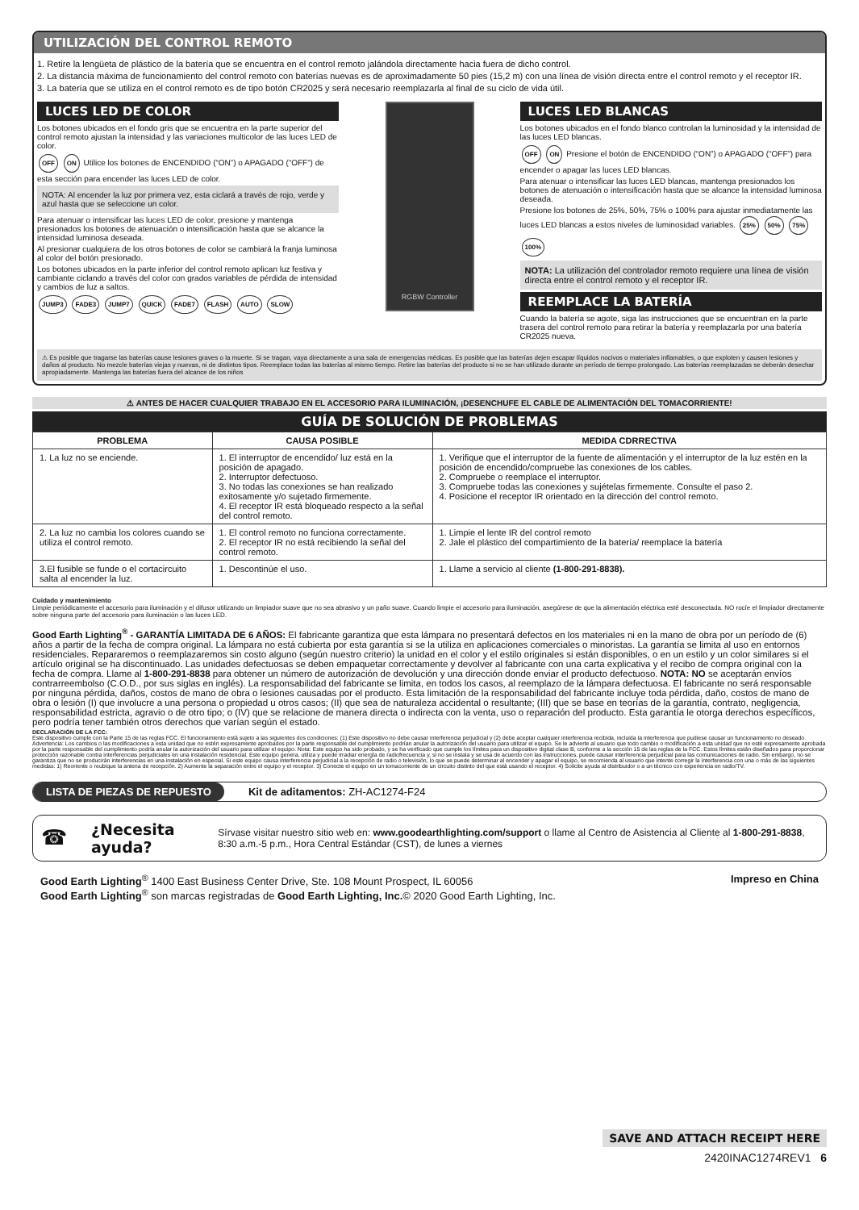UTILIZACIÓN DEL CONTROL REMOTO
1. Retire la lengüeta de plástico de la batería que se encuentra en el control remoto jalándola directamente hacia fuera de dicho control.
2. La distancia máxima de funcionamiento del control remoto con baterías nuevas es de aproximadamente 50 pies (15,2 m) con una línea de visión directa entre el control remoto y el receptor IR.
3. La batería que se utiliza en el control remoto es de tipo botón CR2025 y será necesario reemplazarla al final de su ciclo de vida útil.
LUCES LED DE COLOR
Los botones ubicados en el fondo gris que se encuentra en la parte superior del control remoto ajustan la intensidad y las variaciones multicolor de las luces LED de color.
OFF ON Utilice los botones de ENCENDIDO (“ON”) o APAGADO (“OFF”) de esta sección para encender las luces LED de color.
NOTA: Al encender la luz por primera vez, esta ciclará a través de rojo, verde y azul hasta que se seleccione un color.
Para atenuar o intensificar las luces LED de color, presione y mantenga presionados los botones de atenuación o intensificación hasta que se alcance la intensidad luminosa deseada.
Al presionar cualquiera de los otros botones de color se cambiará la franja luminosa al color del botón presionado.
Los botones ubicados en la parte inferior del control remoto aplican luz festiva y cambiante ciclando a través del color con grados variables de pérdida de intensidad y cambios de luz a saltos.
JUMP3 FADE3 JUMP7 QUICK FADE7 FLASH AUTO SLOW
RGBW Controller
LUCES LED BLANCAS
Los botones ubicados en el fondo blanco controlan la luminosidad y la intensidad de las luces LED blancas.
OFF ON Presione el botón de ENCENDIDO (“ON”) o APAGADO (“OFF”) para encender o apagar las luces LED blancas.
Para atenuar o intensificar las luces LED blancas, mantenga presionados los botones de atenuación o intensificación hasta que se alcance la intensidad luminosa deseada.
Presione los botones de 25%, 50%, 75% o 100% para ajustar inmediatamente las luces LED blancas a estos niveles de luminosidad variables. 25% 50% 75% 100%
NOTA: La utilización del controlador remoto requiere una línea de visión directa entre el control remoto y el receptor IR.
REEMPLACE LA BATERÍA
Cuando la batería se agote, siga las instrucciones que se encuentran en la parte trasera del control remoto para retirar la batería y reemplazarla por una batería CR2025 nueva.
⚠ Es posible que tragarse las baterías cause lesiones graves o la muerte. Si se tragan, vaya directamente a una sala de emergencias médicas. Es posible que las baterías dejen escapar líquidos nocivos o materiales inflamables, o que exploten y causen lesiones y daños al producto. No mezcle baterías viejas y nuevas, ni de distintos tipos. Reemplace todas las baterías al mismo tiempo. Retire las baterías del producto si no se han utilizado durante un período de tiempo prolongado. Las baterías reemplazadas se deberán desechar apropiadamente. Mantenga las baterías fuera del alcance de los niños
⚠ ANTES DE HACER CUALQUIER TRABAJO EN EL ACCESORIO PARA ILUMINACIÓN, ¡DESENCHUFE EL CABLE DE ALIMENTACIÓN DEL TOMACORRIENTE!
GUÍA DE SOLUCIÓN DE PROBLEMAS
| PROBLEMA | CAUSA POSIBLE | MEDIDA CDRRECTIVA |
| --- | --- | --- |
| 1. La luz no se enciende. | 1. El interruptor de encendido/ luz está en la posición de apagado. 2. Interruptor defectuoso. 3. No todas las conexiones se han realizado exitosamente y/o sujetado firmemente. 4. El receptor IR está bloqueado respecto a la señal del control remoto. | 1. Verifique que el interruptor de la fuente de alimentación y el interruptor de la luz estén en la posición de encendido/compruebe las conexiones de los cables. 2. Compruebe o reemplace el interruptor. 3. Compruebe todas las conexiones y sujételas firmemente. Consulte el paso 2. 4. Posicione el receptor IR orientado en la dirección del control remoto. |
| 2. La luz no cambia los colores cuando se utiliza el control remoto. | 1. El control remoto no funciona correctamente. 2. El receptor IR no está recibiendo la señal del control remoto. | 1. Limpie el lente IR del control remoto 2. Jale el plástico del compartimiento de la batería/ reemplace la batería |
| 3.El fusible se funde o el cortacircuito salta al encender la luz. | 1. Descontinúe el uso. | 1. Llame a servicio al cliente (1-800-291-8838). |
Cuidado y mantenimiento
Limpie periódicamente el accesorio para iluminación y el difusor utilizando un limpiador suave que no sea abrasivo y un paño suave. Cuando limpie el accesorio para iluminación, asegúrese de que la alimentación eléctrica esté desconectada. NO rocíe el limpiador directamente sobre ninguna parte del accesorio para iluminación o las luces LED.
Good Earth Lighting<sup>®</sup> - GARANTÍA LIMITADA DE 6 AÑOS: El fabricante garantiza que esta lámpara no presentará defectos en los materiales ni en la mano de obra por un período de (6) años a partir de la fecha de compra original. La lámpara no está cubierta por esta garantía si se la utiliza en aplicaciones comerciales o minoristas. La garantía se limita al uso en entornos residenciales. Repararemos o reemplazaremos sin costo alguno (según nuestro criterio) la unidad en el color y el estilo originales si están disponibles, o en un estilo y un color similares si el artículo original se ha discontinuado. Las unidades defectuosas se deben empaquetar correctamente y devolver al fabricante con una carta explicativa y el recibo de compra original con la fecha de compra. Llame al 1-800-291-8838 para obtener un número de autorización de devolución y una dirección donde enviar el producto defectuoso. NOTA: NO se aceptarán envíos contrarreembolso (C.O.D., por sus siglas en inglés). La responsabilidad del fabricante se limita, en todos los casos, al reemplazo de la lámpara defectuosa. El fabricante no será responsable por ninguna pérdida, daños, costos de mano de obra o lesiones causadas por el producto. Esta limitación de la responsabilidad del fabricante incluye toda pérdida, daño, costos de mano de obra o lesión (I) que involucre a una persona o propiedad u otros casos; (II) que sea de naturaleza accidental o resultante; (III) que se base en teorías de la garantía, contrato, negligencia, responsabilidad estricta, agravio o de otro tipo; o (IV) que se relacione de manera directa o indirecta con la venta, uso o reparación del producto. Esta garantía le otorga derechos específicos, pero podría tener también otros derechos que varían según el estado.
DECLARACIÓN DE LA FCC:
Este dispositivo cumple con la Parte 15 de las reglas FCC. El funcionamiento está sujeto a las siguientes dos condiciones: (1) Este dispositivo no debe causar interferencia perjudicial y (2) debe aceptar cualquier interferencia recibida, incluida la interferencia que pudiese causar un funcionamiento no deseado. Advertencia: Los cambios o las modificaciones a esta unidad que no estén expresamente aprobados por la parte responsable del cumplimiento podrían anular la autorización del usuario para utilizar el equipo. Se le advierte al usuario que todo cambio o modificación a esta unidad que no esté expresamente aprobada por la parte responsable del cumplimiento podría anular la autorización del usuario para utilizar el equipo. Nota: Este equipo ha sido probado, y se ha verificado que cumple los límites para un dispositivo digital clase B, conforme a la sección 15 de las reglas de la FCC. Estos límites están diseñados para proporcionar protección razonable contra interferencias perjudiciales en una instalación residencial. Este equipo genera, utiliza y puede irradiar energía de radiofrecuencia y, si no se instala y se usa de acuerdo con las instrucciones, puede causar interferencia perjudicial para las comunicaciones de radio. Sin embargo, no se garantiza que no se producirán interferencias en una instalación en especial. Si este equipo causa interferencia perjudicial a la recepción de radio o televisión, lo que se puede determinar al encender y apagar el equipo, se recomienda al usuario que intente corregir la interferencia con una o más de las siguientes medidas: 1) Reoriente o reubique la antena de recepción. 2) Aumente la separación entre el equipo y el receptor. 3) Conecte el equipo en un tomacorriente de un circuito distinto del que está usando el receptor. 4) Solicite ayuda al distribuidor o a un técnico con experiencia en radio/TV.
LISTA DE PIEZAS DE REPUESTO Kit de aditamentos: ZH-AC1274-F24
☎ ¿Necesita ayuda? Sírvase visitar nuestro sitio web en: www.goodearthlighting.com/support o llame al Centro de Asistencia al Cliente al 1-800-291-8838, 8:30 a.m.-5 p.m., Hora Central Estándar (CST), de lunes a viernes
Good Earth Lighting<sup>®</sup> 1400 East Business Center Drive, Ste. 108 Mount Prospect, IL 60056
Good Earth Lighting<sup>®</sup> son marcas registradas de Good Earth Lighting, Inc.© 2020 Good Earth Lighting, Inc.
Impreso en China
SAVE AND ATTACH RECEIPT HERE
2420INAC1274REV1 6